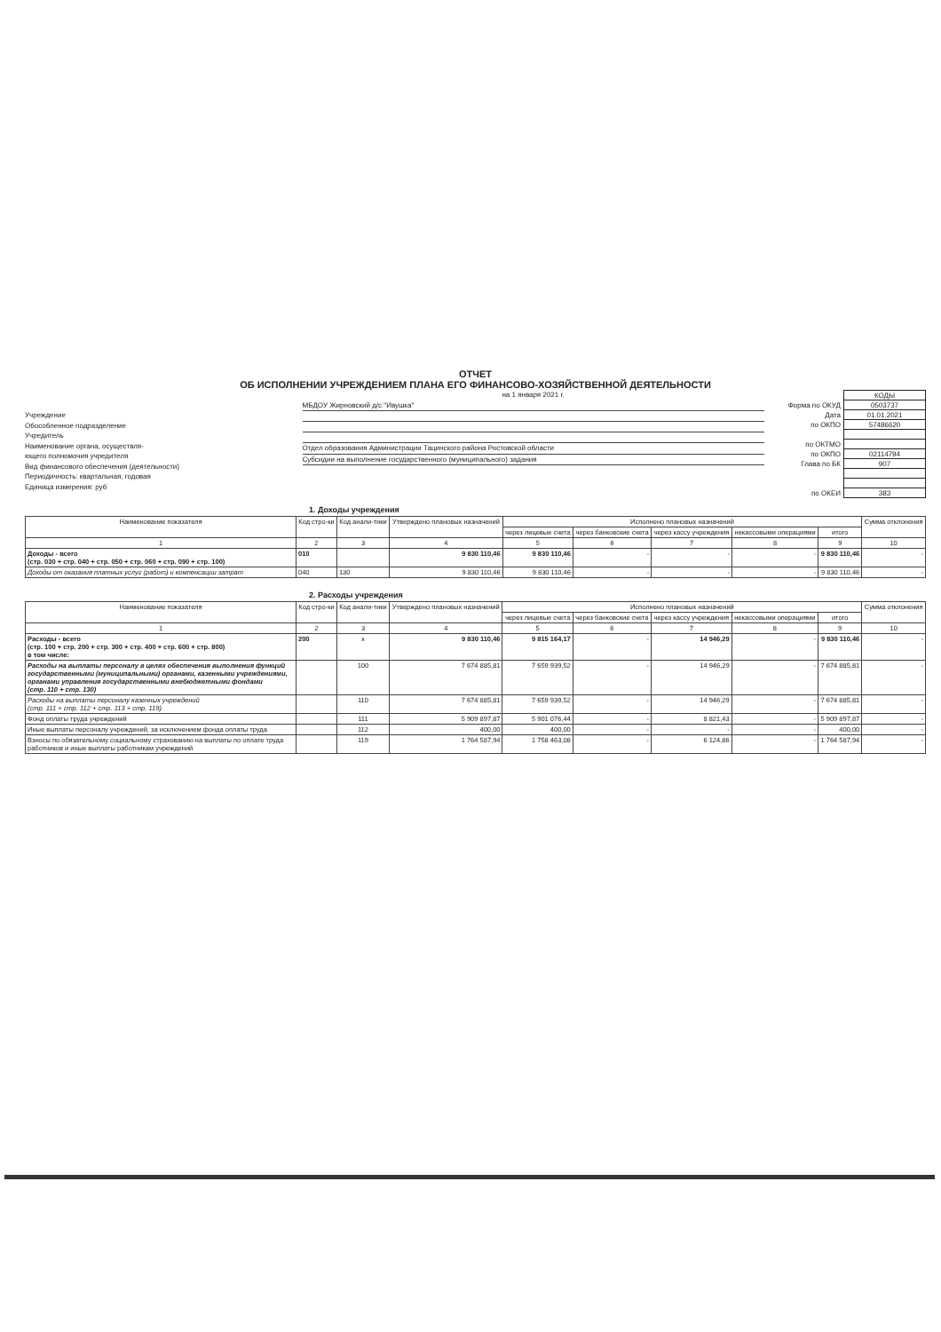ОТЧЕТ
ОБ ИСПОЛНЕНИИ УЧРЕЖДЕНИЕМ ПЛАНА ЕГО ФИНАНСОВО-ХОЗЯЙСТВЕННОЙ ДЕЯТЕЛЬНОСТИ
Учреждение
Обособленное подразделение
Учредитель
Наименование органа, осуществля-
ющего полномочия учредителя
Вид финансового обеспечения (деятельности)
Периодичность: квартальная, годовая
Единица измерения: руб
на 1 января 2021 г.
МБДОУ Жирновский д/с "Ивушка"
Отдел образования Администрации Тацинского района Ростовской области
Субсидии на выполнение государственного (муниципального) задания
| | КОДЫ |
| Форма по ОКУД | 0503737 |
| Дата | 01.01.2021 |
| по ОКПО | 57486620 |
| по ОКТМО | |
| по ОКПО | 02114794 |
| Глава по БК | 907 |
| по ОКЕИ | 383 |
1. Доходы учреждения
| Наименование показателя | Код стро-ки | Код анали-тики | Утверждено плановых назначений | Исполнено плановых назначений | | | | | Сумма отклонения |
| --- | --- | --- | --- | --- | --- | --- | --- | --- | --- |
| | | | | через лицевые счета | через банковские счета | через кассу учреждения | некассовыми операциями | итого | |
| 1 | 2 | 3 | 4 | 5 | 6 | 7 | 8 | 9 | 10 |
| Доходы - всего (стр. 030 + стр. 040 + стр. 050 + стр. 060 + стр. 090 + стр. 100) | 010 | | 9 830 110,46 | 9 830 110,46 | - | - | - | 9 830 110,46 | - |
| Доходы от оказания платных услуг (работ) и компенсации затрат | 040 | 130 | 9 830 110,46 | 9 830 110,46 | - | - | - | 9 830 110,46 | - |
2. Расходы учреждения
| Наименование показателя | Код стро-ки | Код анали-тики | Утверждено плановых назначений | Исполнено плановых назначений | | | | | Сумма отклонения |
| --- | --- | --- | --- | --- | --- | --- | --- | --- | --- |
| | | | | через лицевые счета | через банковские счета | через кассу учреждения | некассовыми операциями | итого | |
| 1 | 2 | 3 | 4 | 5 | 6 | 7 | 8 | 9 | 10 |
| Расходы - всего (стр. 100 + стр. 200 + стр. 300 + стр. 400 + стр. 600 + стр. 800) в том числе: | 200 | x | 9 830 110,46 | 9 815 164,17 | - | 14 946,29 | - | 9 830 110,46 | - |
| Расходы на выплаты персоналу в целях обеспечения выполнения функций государственными (муниципальными) органами, казенными учреждениями, органами управления государственными внебюджетными фондами (стр. 110 + стр. 130) | | 100 | 7 674 885,81 | 7 659 939,52 | - | 14 946,29 | - | 7 674 885,81 | - |
| Расходы на выплаты персоналу казенных учреждений (стр. 111 + стр. 112 + стр. 113 + стр. 119) | | 110 | 7 674 885,81 | 7 659 939,52 | - | 14 946,29 | - | 7 674 885,81 | - |
| Фонд оплаты труда учреждений | | 111 | 5 909 897,87 | 5 901 076,44 | - | 8 821,43 | - | 5 909 897,87 | - |
| Иные выплаты персоналу учреждений, за исключением фонда оплаты труда | | 112 | 400,00 | 400,00 | - | - | - | 400,00 | - |
| Взносы по обязательному социальному страхованию на выплаты по оплате труда работников и иные выплаты работникам учреждений | | 119 | 1 764 587,94 | 1 758 463,08 | - | 6 124,86 | - | 1 764 587,94 | - |